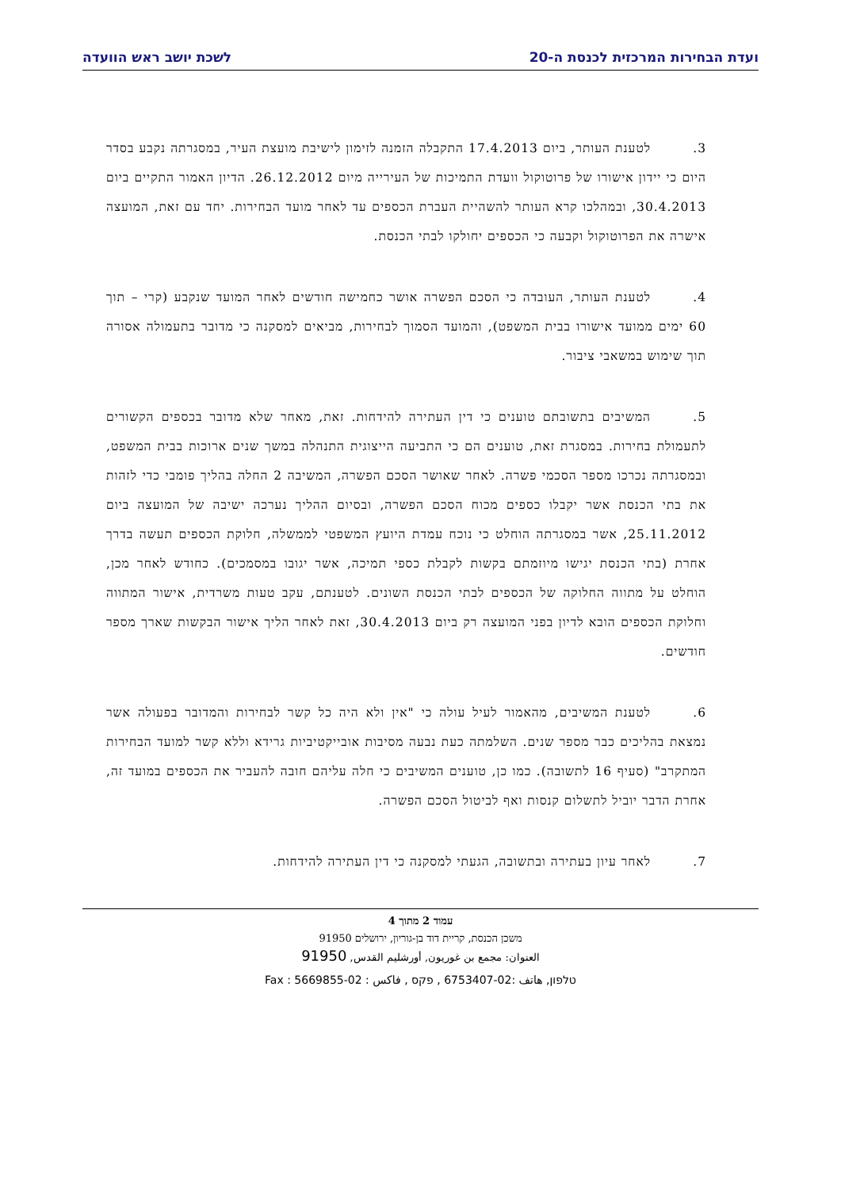ועדת הבחירות המרכזית לכנסת ה-20 לשכת יושב ראש הוועדה
3. לטענת העותר, ביום 17.4.2013 התקבלה הזמנה לזימון לישיבת מועצת העיר, במסגרתה נקבע בסדר היום כי יידון אישורו של פרוטוקול וועדת התמיכות של העירייה מיום 26.12.2012. הדיון האמור התקיים ביום 30.4.2013, ובמהלכו קרא העותר להשהיית העברת הכספים עד לאחר מועד הבחירות. יחד עם זאת, המועצה אישרה את הפרוטוקול וקבעה כי הכספים יחולקו לבתי הכנסת.
4. לטענת העותר, העובדה כי הסכם הפשרה אושר כחמישה חודשים לאחר המועד שנקבע (קרי – תוך 60 ימים ממועד אישורו בבית המשפט), והמועד הסמוך לבחירות, מביאים למסקנה כי מדובר בתעמולה אסורה תוך שימוש במשאבי ציבור.
5. המשיבים בתשובתם טוענים כי דין העתירה להידחות. זאת, מאחר שלא מדובר בכספים הקשורים לתעמולת בחירות. במסגרת זאת, טוענים הם כי התביעה הייצוגית התנהלה במשך שנים ארוכות בבית המשפט, ובמסגרתה נכרכו מספר הסכמי פשרה. לאחר שאושר הסכם הפשרה, המשיבה 2 החלה בהליך פומבי כדי לזהות את בתי הכנסת אשר יקבלו כספים מכוח הסכם הפשרה, ובסיום ההליך נערכה ישיבה של המועצה ביום 25.11.2012, אשר במסגרתה הוחלט כי נוכח עמדת היועץ המשפטי לממשלה, חלוקת הכספים תעשה בדרך אחרת (בתי הכנסת יגישו מיוזמתם בקשות לקבלת כספי תמיכה, אשר יגובו במסמכים). כחודש לאחר מכן, הוחלט על מתווה החלוקה של הכספים לבתי הכנסת השונים. לטענתם, עקב טעות משרדית, אישור המתווה וחלוקת הכספים הובא לדיון בפני המועצה רק ביום 30.4.2013, זאת לאחר הליך אישור הבקשות שארך מספר חודשים.
6. לטענת המשיבים, מהאמור לעיל עולה כי "אין ולא היה כל קשר לבחירות והמדובר בפעולה אשר נמצאת בהליכים כבר מספר שנים. השלמתה כעת נבעה מסיבות אובייקטיביות גרידא וללא קשר למועד הבחירות המתקרב" (סעיף 16 לתשובה). כמו כן, טוענים המשיבים כי חלה עליהם חובה להעביר את הכספים במועד זה, אחרת הדבר יוביל לתשלום קנסות ואף לביטול הסכם הפשרה.
7. לאחר עיון בעתירה ובתשובה, הגעתי למסקנה כי דין העתירה להידחות.
עמוד 2 מתוך 4
משכן הכנסת, קריית דוד בן-גוריון, ירושלים 91950
العنوان: مجمع بن غوريون, أورشليم القدس, 91950
טלפון, هاتف :02-6753407 , פקס , فاكس : 02-5669855 : Fax